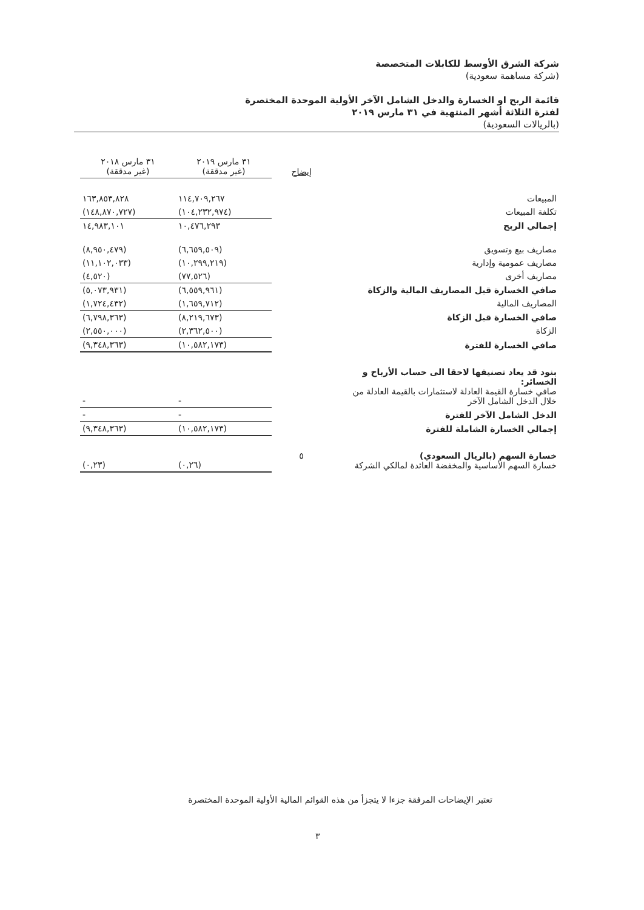شركة الشرق الأوسط للكابلات المتخصصة
(شركة مساهمة سعودية)
قائمة الربح او الخسارة والدخل الشامل الآخر الأولية الموحدة المختصرة
لفترة الثلاثة أشهر المنتهية في ٣١ مارس ٢٠١٩
(بالريالات السعودية)
| | إيضاح | ٣١ مارس ٢٠١٩ (غير مدققة) | ٣١ مارس ٢٠١٨ (غير مدققة) |
| --- | --- | --- | --- |
| المبيعات | | ١١٤,٧٠٩,٢٦٧ | ١٦٣,٨٥٣,٨٢٨ |
| تكلفة المبيعات | | (١٠٤,٢٣٢,٩٧٤) | (١٤٨,٨٧٠,٧٢٧) |
| إجمالي الربح | | ١٠,٤٧٦,٢٩٣ | ١٤,٩٨٣,١٠١ |
| مصاريف بيع وتسويق | | (٦,٦٥٩,٥٠٩) | (٨,٩٥٠,٤٧٩) |
| مصاريف عمومية وإدارية | | (١٠,٢٩٩,٢١٩) | (١١,١٠٢,٠٣٣) |
| مصاريف أخرى | | (٧٧,٥٢٦) | (٤,٥٢٠) |
| صافي الخسارة قبل المصاريف المالية والزكاة | | (٦,٥٥٩,٩٦١) | (٥,٠٧٣,٩٣١) |
| المصاريف المالية | | (١,٦٥٩,٧١٢) | (١,٧٢٤,٤٣٢) |
| صافي الخسارة قبل الزكاة | | (٨,٢١٩,٦٧٣) | (٦,٧٩٨,٣٦٣) |
| الزكاة | | (٢,٣٦٢,٥٠٠) | (٢,٥٥٠,٠٠٠) |
| صافي الخسارة للفترة | | (١٠,٥٨٢,١٧٣) | (٩,٣٤٨,٣٦٣) |
| بنود قد يعاد تصنيفها لاحقا الى حساب الأرباح و الخسائر: صافي خسارة القيمة العادلة لاستثمارات بالقيمة العادلة من خلال الدخل الشامل الآخر | | - | - |
| الدخل الشامل الآخر للفترة | | - | - |
| إجمالي الخسارة الشاملة للفترة | | (١٠,٥٨٢,١٧٣) | (٩,٣٤٨,٣٦٣) |
| خسارة السهم (بالريال السعودي) خسارة السهم الأساسية والمخفضة العائدة لمالكي الشركة | ٥ | (٠,٢٦) | (٠,٢٣) |
تعتبر الإيضاحات المرفقة جزءا لا يتجزأ من هذه القوائم المالية الأولية الموحدة المختصرة
٣